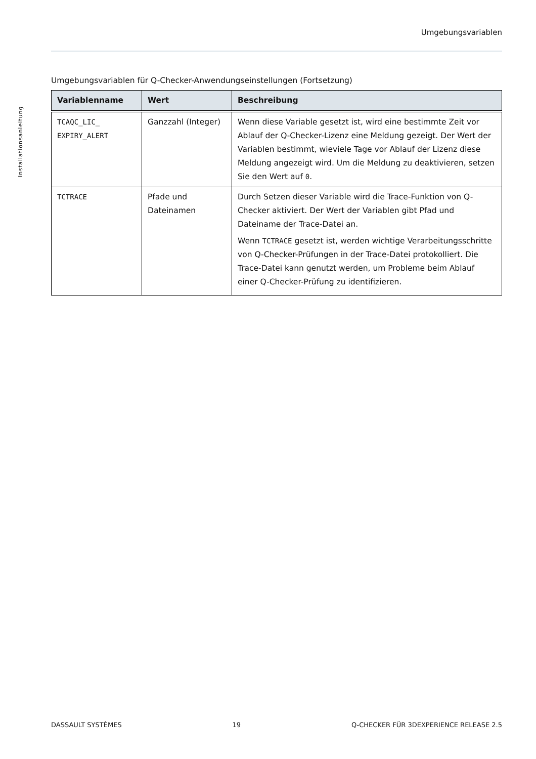Umgebungsvariablen
Installationsanleitung
Umgebungsvariablen für Q-Checker-Anwendungseinstellungen (Fortsetzung)
| Variablenname | Wert | Beschreibung |
| --- | --- | --- |
| TCAQC_LIC_ EXPIRY_ALERT | Ganzzahl (Integer) | Wenn diese Variable gesetzt ist, wird eine bestimmte Zeit vor Ablauf der Q-Checker-Lizenz eine Meldung gezeigt. Der Wert der Variablen bestimmt, wieviele Tage vor Ablauf der Lizenz diese Meldung angezeigt wird. Um die Meldung zu deaktivieren, setzen Sie den Wert auf 0 . |
| TCTRACE | Pfade und Dateinamen | Durch Setzen dieser Variable wird die Trace-Funktion von Q-Checker aktiviert. Der Wert der Variablen gibt Pfad und Dateiname der Trace-Datei an. Wenn TCTRACE gesetzt ist, werden wichtige Verarbeitungsschritte von Q-Checker-Prüfungen in der Trace-Datei protokolliert. Die Trace-Datei kann genutzt werden, um Probleme beim Ablauf einer Q-Checker-Prüfung zu identifizieren. |
DASSAULT SYSTÈMES 19 Q-CHECKER FÜR 3DEXPERIENCE RELEASE 2.5